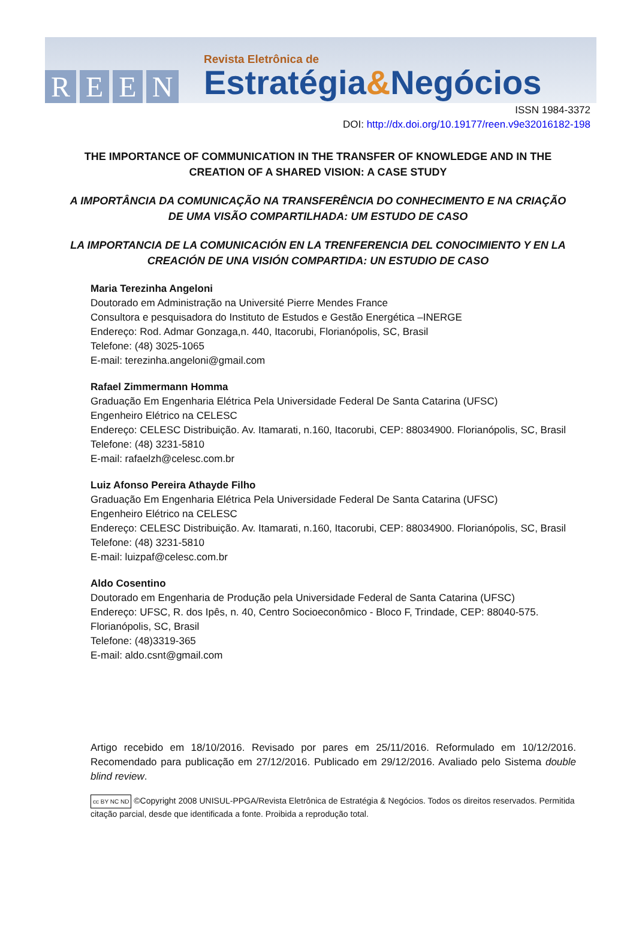REEN
Revista Eletrônica de
Estratégia&Negócios
ISSN 1984-3372
DOI: http://dx.doi.org/10.19177/reen.v9e32016182-198
THE IMPORTANCE OF COMMUNICATION IN THE TRANSFER OF KNOWLEDGE AND IN THE CREATION OF A SHARED VISION: A CASE STUDY
A IMPORTÂNCIA DA COMUNICAÇÃO NA TRANSFERÊNCIA DO CONHECIMENTO E NA CRIAÇÃO DE UMA VISÃO COMPARTILHADA: UM ESTUDO DE CASO
LA IMPORTANCIA DE LA COMUNICACIÓN EN LA TRENFERENCIA DEL CONOCIMIENTO Y EN LA CREACIÓN DE UNA VISIÓN COMPARTIDA: UN ESTUDIO DE CASO
Maria Terezinha Angeloni
Doutorado em Administração na Université Pierre Mendes France
Consultora e pesquisadora do Instituto de Estudos e Gestão Energética –INERGE
Endereço: Rod. Admar Gonzaga,n. 440, Itacorubi, Florianópolis, SC, Brasil
Telefone: (48) 3025-1065
E-mail: terezinha.angeloni@gmail.com
Rafael Zimmermann Homma
Graduação Em Engenharia Elétrica Pela Universidade Federal De Santa Catarina (UFSC)
Engenheiro Elétrico na CELESC
Endereço: CELESC Distribuição. Av. Itamarati, n.160, Itacorubi, CEP: 88034900. Florianópolis, SC, Brasil
Telefone: (48) 3231-5810
E-mail: rafaelzh@celesc.com.br
Luiz Afonso Pereira Athayde Filho
Graduação Em Engenharia Elétrica Pela Universidade Federal De Santa Catarina (UFSC)
Engenheiro Elétrico na CELESC
Endereço: CELESC Distribuição. Av. Itamarati, n.160, Itacorubi, CEP: 88034900. Florianópolis, SC, Brasil
Telefone: (48) 3231-5810
E-mail: luizpaf@celesc.com.br
Aldo Cosentino
Doutorado em Engenharia de Produção pela Universidade Federal de Santa Catarina (UFSC)
Endereço: UFSC, R. dos Ipês, n. 40, Centro Socioeconômico - Bloco F, Trindade, CEP: 88040-575. Florianópolis, SC, Brasil
Telefone: (48)3319-365
E-mail: aldo.csnt@gmail.com
Artigo recebido em 18/10/2016. Revisado por pares em 25/11/2016. Reformulado em 10/12/2016. Recomendado para publicação em 27/12/2016. Publicado em 29/12/2016. Avaliado pelo Sistema double blind review.
cc BY NC ND ©Copyright 2008 UNISUL-PPGA/Revista Eletrônica de Estratégia & Negócios. Todos os direitos reservados. Permitida citação parcial, desde que identificada a fonte. Proibida a reprodução total.